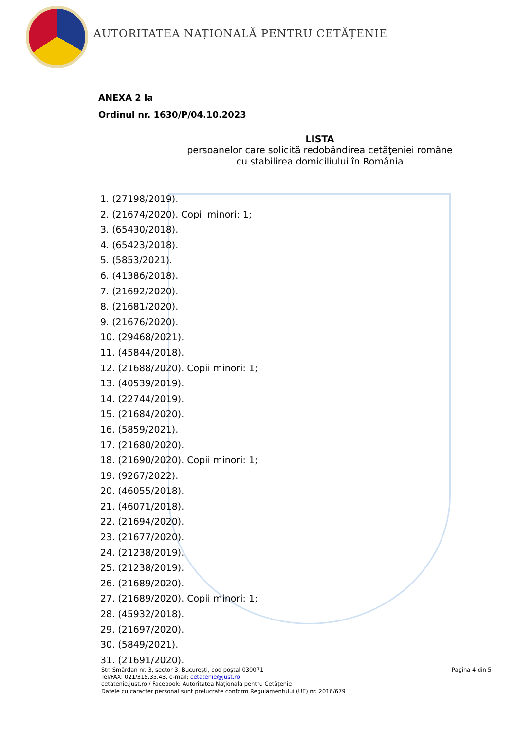AUTORITATEA NAȚIONALĂ PENTRU CETĂȚENIE
ANEXA 2 la
Ordinul nr. 1630/P/04.10.2023
LISTA
persoanelor care solicită redobândirea cetăţeniei române
cu stabilirea domiciliului în România
1. (27198/2019).
2. (21674/2020). Copii minori: 1;
3. (65430/2018).
4. (65423/2018).
5. (5853/2021).
6. (41386/2018).
7. (21692/2020).
8. (21681/2020).
9. (21676/2020).
10. (29468/2021).
11. (45844/2018).
12. (21688/2020). Copii minori: 1;
13. (40539/2019).
14. (22744/2019).
15. (21684/2020).
16. (5859/2021).
17. (21680/2020).
18. (21690/2020). Copii minori: 1;
19. (9267/2022).
20. (46055/2018).
21. (46071/2018).
22. (21694/2020).
23. (21677/2020).
24. (21238/2019).
25. (21238/2019).
26. (21689/2020).
27. (21689/2020). Copii minori: 1;
28. (45932/2018).
29. (21697/2020).
30. (5849/2021).
31. (21691/2020).
Str. Smârdan nr. 3, sector 3, București, cod poștal 030071
Tel/FAX: 021/315.35.43, e-mail: cetatenie@just.ro
cetatenie.just.ro / Facebook: Autoritatea Națională pentru Cetățenie
Datele cu caracter personal sunt prelucrate conform Regulamentului (UE) nr. 2016/679
Pagina 4 din 5